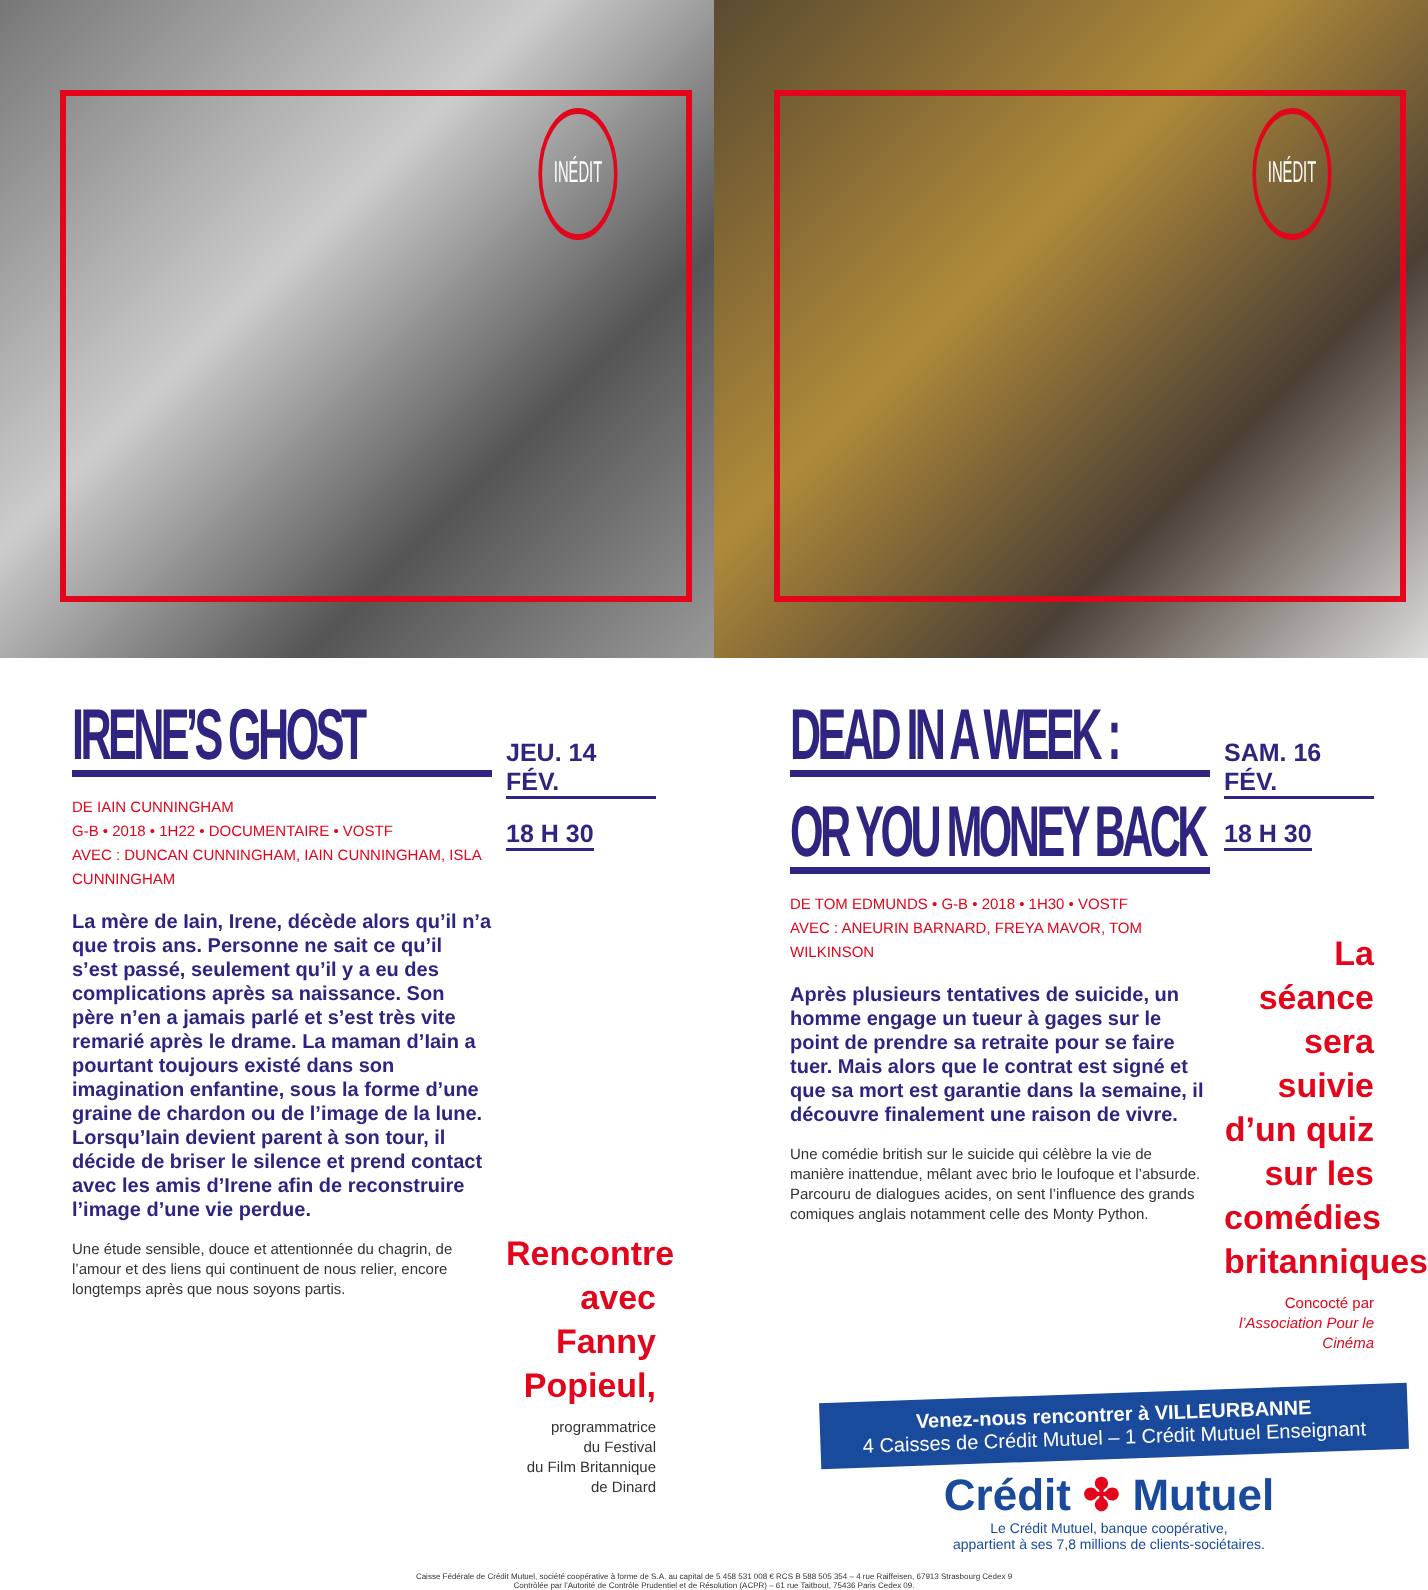INÉDIT
INÉDIT
IRENE’S GHOST
DE IAIN CUNNINGHAM
G-B • 2018 • 1H22 • DOCUMENTAIRE • VOSTF
AVEC : DUNCAN CUNNINGHAM, IAIN CUNNINGHAM, ISLA CUNNINGHAM
La mère de Iain, Irene, décède alors qu’il n’a que trois ans. Personne ne sait ce qu’il s’est passé, seulement qu’il y a eu des complications après sa naissance. Son père n’en a jamais parlé et s’est très vite remarié après le drame. La maman d’Iain a pourtant toujours existé dans son imagination enfantine, sous la forme d’une graine de chardon ou de l’image de la lune. Lorsqu’Iain devient parent à son tour, il décide de briser le silence et prend contact avec les amis d’Irene afin de reconstruire l’image d’une vie perdue.
Une étude sensible, douce et attentionnée du chagrin, de l’amour et des liens qui continuent de nous relier, encore longtemps après que nous soyons partis.
JEU. 14 FÉV.
18 H 30
Rencontre avec Fanny Popieul,
programmatrice
du Festival
du Film Britannique
de Dinard
DEAD IN A WEEK :
OR YOU MONEY BACK
DE TOM EDMUNDS • G-B • 2018 • 1H30 • VOSTF
AVEC : ANEURIN BARNARD, FREYA MAVOR, TOM WILKINSON
Après plusieurs tentatives de suicide, un homme engage un tueur à gages sur le point de prendre sa retraite pour se faire tuer. Mais alors que le contrat est signé et que sa mort est garantie dans la semaine, il découvre finalement une raison de vivre.
Une comédie british sur le suicide qui célèbre la vie de manière inattendue, mêlant avec brio le loufoque et l’absurde. Parcouru de dialogues acides, on sent l’influence des grands comiques anglais notamment celle des Monty Python.
SAM. 16 FÉV.
18 H 30
La séance sera suivie d’un quiz sur les comédies britanniques
Concocté par
l’Association Pour le Cinéma
Venez-nous rencontrer à VILLEURBANNE
4 Caisses de Crédit Mutuel – 1 Crédit Mutuel Enseignant
Crédit ✤ Mutuel
Le Crédit Mutuel, banque coopérative,
appartient à ses 7,8 millions de clients-sociétaires.
Caisse Fédérale de Crédit Mutuel, société coopérative à forme de S.A. au capital de 5 458 531 008 € RCS B 588 505 354 – 4 rue Raiffeisen, 67913 Strasbourg Cedex 9
Contrôlée par l’Autorité de Contrôle Prudentiel et de Résolution (ACPR) – 61 rue Taitbout, 75436 Paris Cedex 09.